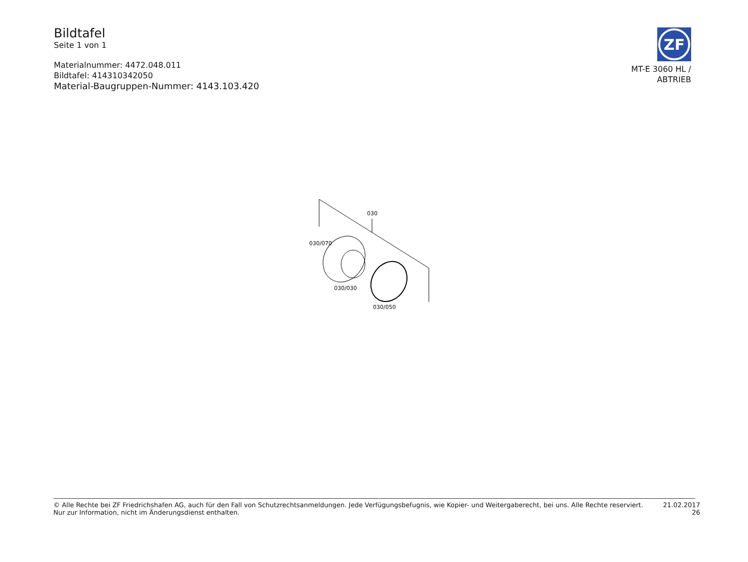Bildtafel
Seite 1 von 1
Materialnummer: 4472.048.011
Bildtafel: 414310342050
Material-Baugruppen-Nummer: 4143.103.420
ZF
MT-E 3060 HL /
ABTRIEB
030
030/070
030/030
030/050
© Alle Rechte bei ZF Friedrichshafen AG, auch für den Fall von Schutzrechtsanmeldungen. Jede Verfügungsbefugnis, wie Kopier- und Weitergaberecht, bei uns. Alle Rechte reserviert.
Nur zur Information, nicht im Änderungsdienst enthalten.
21.02.2017
26